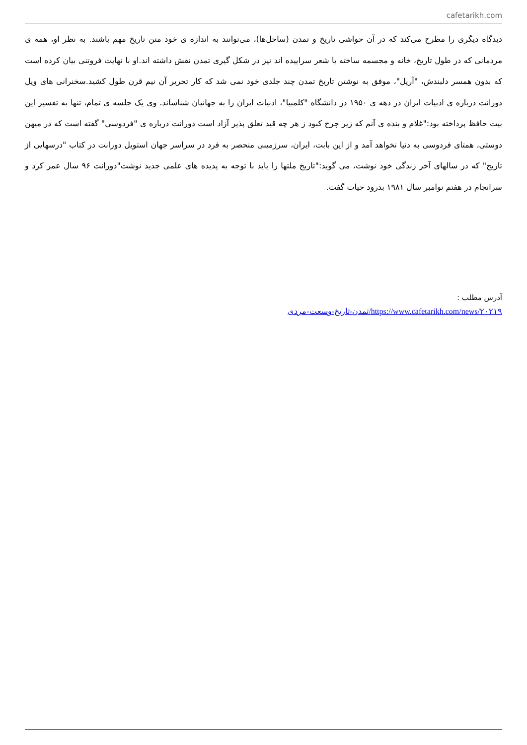cafetarikh.com
دیدگاه دیگری را مطرح می‌کند که در آن حواشی تاریخ و تمدن (ساحل‌ها)، می‌توانند به اندازه ی خود متن تاریخ مهم باشند. به نظر او، همه ی مردمانی که در طول تاریخ، خانه و مجسمه ساخته یا شعر سراییده اند نیز در شکل گیری تمدن نقش داشته اند.او با نهایت فروتنی بیان کرده است که بدون همسر دلبندش، "آریل"، موفق به نوشتن تاریخ تمدن چند جلدی خود نمی شد که کار تحریر آن نیم قرن طول کشید.سخنرانی های ویل دورانت درباره ی ادبیات ایران در دهه ی ۱۹۵۰ در دانشگاه "کلمبیا"، ادبیات ایران را به جهانیان شناساند. وی یک جلسه ی تمام، تنها به تفسیر این بیت حافظ پرداخته بود:"غلام و بنده ی آنم که زیر چرخ کبود ز هر چه قید تعلق پذیر آزاد است دورانت درباره ی "فردوسی" گفته است که در میهن دوستی، همتای فردوسی به دنیا نخواهد آمد و از این بابت، ایران، سرزمینی منحصر به فرد در سراسر جهان استویل دورانت در کتاب "درسهایی از تاریخ" که در سالهای آخر زندگی خود نوشت، می گوید:"تاریخ ملتها را باید با توجه به پدیده های علمی جدید نوشت"دورانت ۹۶ سال عمر کرد و سرانجام در هفتم نوامبر سال ۱۹۸۱ بدرود حیات گفت.
آدرس مطلب :
https://www.cafetarikh.com/news/۲۰۲۱۹/تمدن-تاریخ-وسعت-مردی